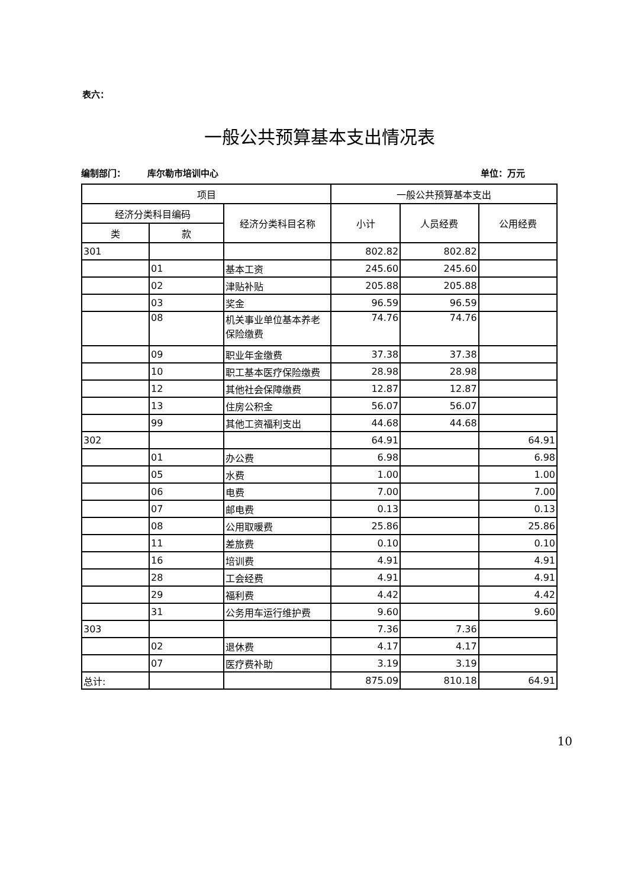表六：
一般公共预算基本支出情况表
编制部门： 库尔勒市培训中心 单位：万元
| 项目 | | | 一般公共预算基本支出 | | |
| --- | --- | --- | --- | --- | --- |
| 经济分类科目编码 | | 经济分类科目名称 | 小计 | 人员经费 | 公用经费 |
| 类 | 款 | | | | |
| 301 | | | 802.82 | 802.82 | |
| | 01 | 基本工资 | 245.60 | 245.60 | |
| | 02 | 津贴补贴 | 205.88 | 205.88 | |
| | 03 | 奖金 | 96.59 | 96.59 | |
| | 08 | 机关事业单位基本养老保险缴费 | 74.76 | 74.76 | |
| | 09 | 职业年金缴费 | 37.38 | 37.38 | |
| | 10 | 职工基本医疗保险缴费 | 28.98 | 28.98 | |
| | 12 | 其他社会保障缴费 | 12.87 | 12.87 | |
| | 13 | 住房公积金 | 56.07 | 56.07 | |
| | 99 | 其他工资福利支出 | 44.68 | 44.68 | |
| 302 | | | 64.91 | | 64.91 |
| | 01 | 办公费 | 6.98 | | 6.98 |
| | 05 | 水费 | 1.00 | | 1.00 |
| | 06 | 电费 | 7.00 | | 7.00 |
| | 07 | 邮电费 | 0.13 | | 0.13 |
| | 08 | 公用取暖费 | 25.86 | | 25.86 |
| | 11 | 差旅费 | 0.10 | | 0.10 |
| | 16 | 培训费 | 4.91 | | 4.91 |
| | 28 | 工会经费 | 4.91 | | 4.91 |
| | 29 | 福利费 | 4.42 | | 4.42 |
| | 31 | 公务用车运行维护费 | 9.60 | | 9.60 |
| 303 | | | 7.36 | 7.36 | |
| | 02 | 退休费 | 4.17 | 4.17 | |
| | 07 | 医疗费补助 | 3.19 | 3.19 | |
| 总计: | | | 875.09 | 810.18 | 64.91 |
10